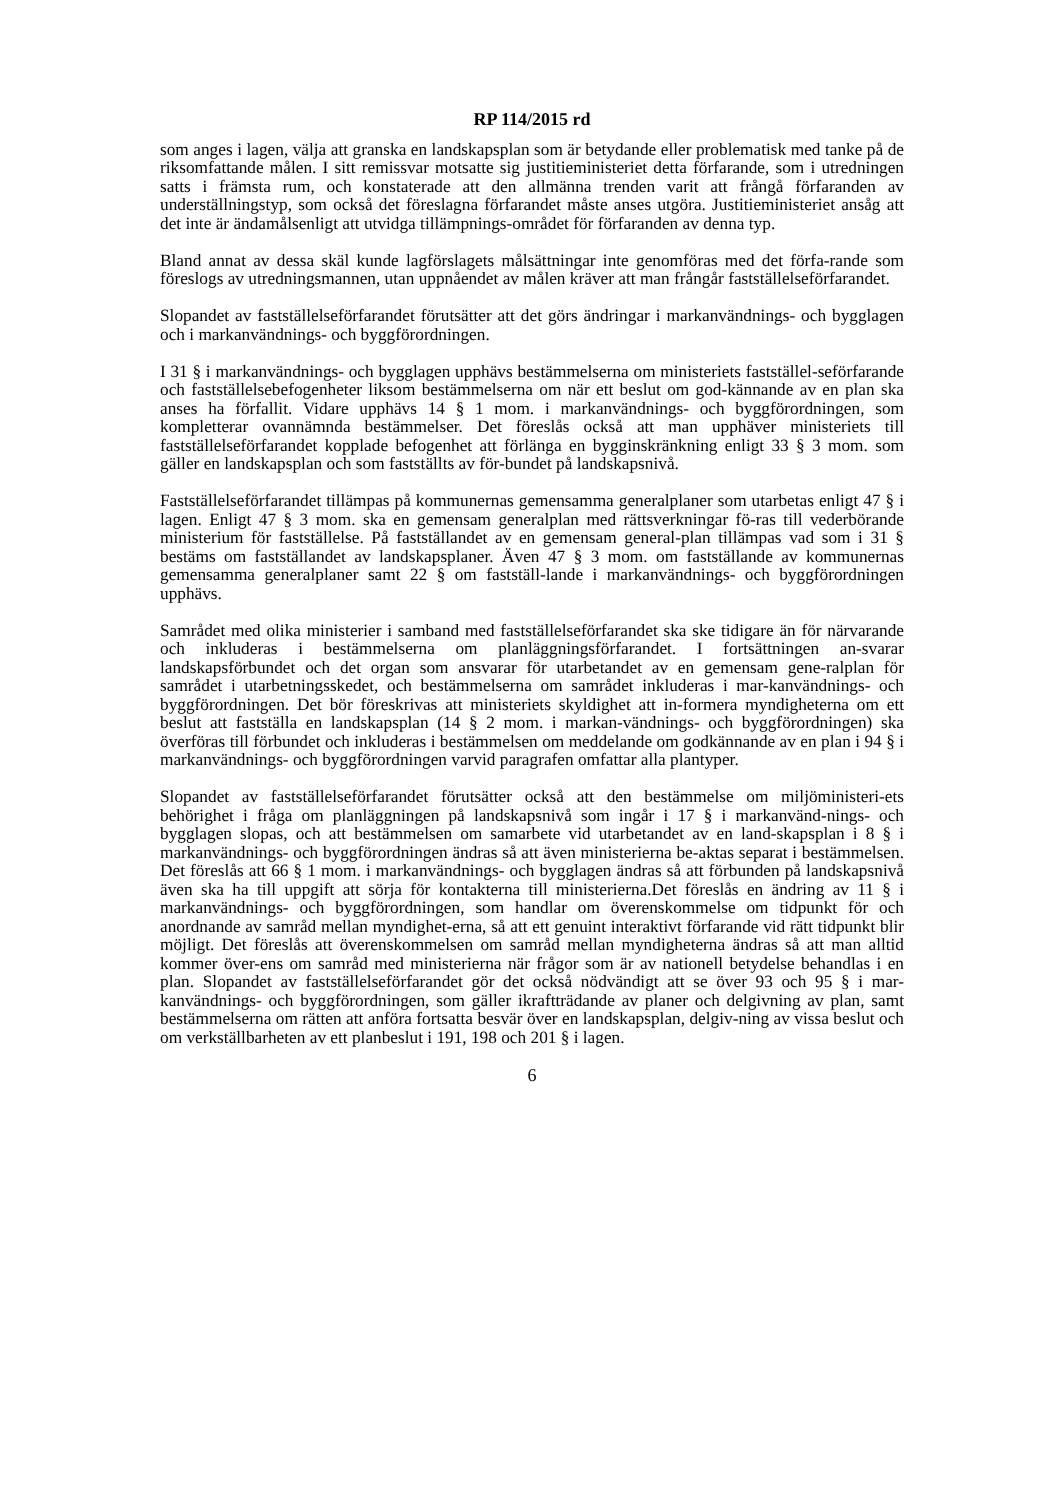RP 114/2015 rd
som anges i lagen, välja att granska en landskapsplan som är betydande eller problematisk med tanke på de riksomfattande målen. I sitt remissvar motsatte sig justitieministeriet detta förfarande, som i utredningen satts i främsta rum, och konstaterade att den allmänna trenden varit att frångå förfaranden av underställningstyp, som också det föreslagna förfarandet måste anses utgöra. Justitieministeriet ansåg att det inte är ändamålsenligt att utvidga tillämpnings-området för förfaranden av denna typ.
Bland annat av dessa skäl kunde lagförslagets målsättningar inte genomföras med det förfa-rande som föreslogs av utredningsmannen, utan uppnåendet av målen kräver att man frångår fastställelseförfarandet.
Slopandet av fastställelseförfarandet förutsätter att det görs ändringar i markanvändnings- och bygglagen och i markanvändnings- och byggförordningen.
I 31 § i markanvändnings- och bygglagen upphävs bestämmelserna om ministeriets fastställel-seförfarande och fastställelsebefogenheter liksom bestämmelserna om när ett beslut om god-kännande av en plan ska anses ha förfallit. Vidare upphävs 14 § 1 mom. i markanvändnings- och byggförordningen, som kompletterar ovannämnda bestämmelser. Det föreslås också att man upphäver ministeriets till fastställelseförfarandet kopplade befogenhet att förlänga en bygginskränkning enligt 33 § 3 mom. som gäller en landskapsplan och som fastställts av för-bundet på landskapsnivå.
Fastställelseförfarandet tillämpas på kommunernas gemensamma generalplaner som utarbetas enligt 47 § i lagen. Enligt 47 § 3 mom. ska en gemensam generalplan med rättsverkningar fö-ras till vederbörande ministerium för fastställelse. På fastställandet av en gemensam general-plan tillämpas vad som i 31 § bestäms om fastställandet av landskapsplaner. Även 47 § 3 mom. om fastställande av kommunernas gemensamma generalplaner samt 22 § om fastställ-lande i markanvändnings- och byggförordningen upphävs.
Samrådet med olika ministerier i samband med fastställelseförfarandet ska ske tidigare än för närvarande och inkluderas i bestämmelserna om planläggningsförfarandet. I fortsättningen an-svarar landskapsförbundet och det organ som ansvarar för utarbetandet av en gemensam gene-ralplan för samrådet i utarbetningsskedet, och bestämmelserna om samrådet inkluderas i mar-kanvändnings- och byggförordningen. Det bör föreskrivas att ministeriets skyldighet att in-formera myndigheterna om ett beslut att fastställa en landskapsplan (14 § 2 mom. i markan-vändnings- och byggförordningen) ska överföras till förbundet och inkluderas i bestämmelsen om meddelande om godkännande av en plan i 94 § i markanvändnings- och byggförordningen varvid paragrafen omfattar alla plantyper.
Slopandet av fastställelseförfarandet förutsätter också att den bestämmelse om miljöministeri-ets behörighet i fråga om planläggningen på landskapsnivå som ingår i 17 § i markanvänd-nings- och bygglagen slopas, och att bestämmelsen om samarbete vid utarbetandet av en land-skapsplan i 8 § i markanvändnings- och byggförordningen ändras så att även ministerierna be-aktas separat i bestämmelsen. Det föreslås att 66 § 1 mom. i markanvändnings- och bygglagen ändras så att förbunden på landskapsnivå även ska ha till uppgift att sörja för kontakterna till ministerierna.Det föreslås en ändring av 11 § i markanvändnings- och byggförordningen, som handlar om överenskommelse om tidpunkt för och anordnande av samråd mellan myndighet-erna, så att ett genuint interaktivt förfarande vid rätt tidpunkt blir möjligt. Det föreslås att överenskommelsen om samråd mellan myndigheterna ändras så att man alltid kommer över-ens om samråd med ministerierna när frågor som är av nationell betydelse behandlas i en plan. Slopandet av fastställelseförfarandet gör det också nödvändigt att se över 93 och 95 § i mar-kanvändnings- och byggförordningen, som gäller ikraftträdande av planer och delgivning av plan, samt bestämmelserna om rätten att anföra fortsatta besvär över en landskapsplan, delgiv-ning av vissa beslut och om verkställbarheten av ett planbeslut i 191, 198 och 201 § i lagen.
6